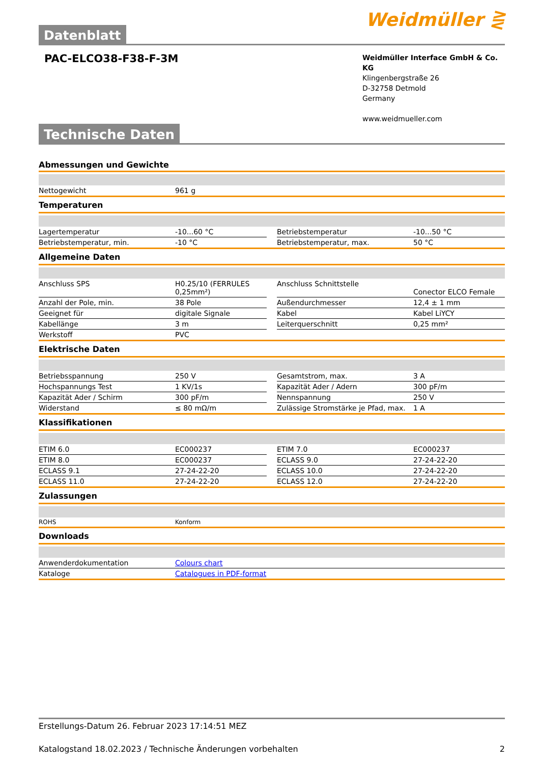Datenblatt
Weidmüller ⋛
PAC-ELCO38-F38-F-3M
Weidmüller Interface GmbH & Co. KG
Klingenbergstraße 26
D-32758 Detmold
Germany
www.weidmueller.com
Technische Daten
Abmessungen und Gewichte
| Nettogewicht | 961 g | | | |
Temperaturen
| Lagertemperatur | -10...60 °C | | Betriebstemperatur | -10...50 °C |
| Betriebstemperatur, min. | -10 °C | | Betriebstemperatur, max. | 50 °C |
Allgemeine Daten
| Anschluss SPS | H0.25/10 (FERRULES 0,25mm²) | | Anschluss Schnittstelle | Conector ELCO Female |
| Anzahl der Pole, min. | 38 Pole | | Außendurchmesser | 12,4 ± 1 mm |
| Geeignet für | digitale Signale | | Kabel | Kabel LiYCY |
| Kabellänge | 3 m | | Leiterquerschnitt | 0,25 mm² |
| Werkstoff | PVC | | | |
Elektrische Daten
| Betriebsspannung | 250 V | | Gesamtstrom, max. | 3 A |
| Hochspannungs Test | 1 KV/1s | | Kapazität Ader / Adern | 300 pF/m |
| Kapazität Ader / Schirm | 300 pF/m | | Nennspannung | 250 V |
| Widerstand | ≤ 80 mΩ/m | | Zulässige Stromstärke je Pfad, max. | 1 A |
Klassifikationen
| ETIM 6.0 | EC000237 | | ETIM 7.0 | EC000237 |
| ETIM 8.0 | EC000237 | | ECLASS 9.0 | 27-24-22-20 |
| ECLASS 9.1 | 27-24-22-20 | | ECLASS 10.0 | 27-24-22-20 |
| ECLASS 11.0 | 27-24-22-20 | | ECLASS 12.0 | 27-24-22-20 |
Zulassungen
| ROHS | Konform | | | |
Downloads
| Anwenderdokumentation | Colours chart |
| Kataloge | Catalogues in PDF-format |
Erstellungs-Datum 26. Februar 2023 17:14:51 MEZ
Katalogstand 18.02.2023 / Technische Änderungen vorbehalten 2